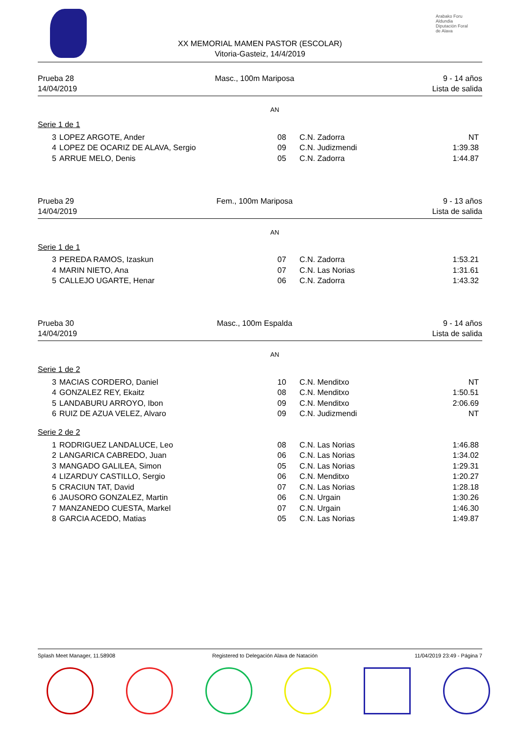Arabako Foru Aldundia
Diputación Foral de Alava
XX MEMORIAL MAMEN PASTOR (ESCOLAR)
Vitoria-Gasteiz, 14/4/2019
Prueba 28
14/04/2019
Masc., 100m Mariposa 9 - 14 años
Lista de salida
AN
Serie 1 de 1
| 3 | LOPEZ ARGOTE, Ander | 08 | C.N. Zadorra | NT |
| 4 | LOPEZ DE OCARIZ DE ALAVA, Sergio | 09 | C.N. Judizmendi | 1:39.38 |
| 5 | ARRUE MELO, Denis | 05 | C.N. Zadorra | 1:44.87 |
Prueba 29
14/04/2019
Fem., 100m Mariposa 9 - 13 años
Lista de salida
AN
Serie 1 de 1
| 3 | PEREDA RAMOS, Izaskun | 07 | C.N. Zadorra | 1:53.21 |
| 4 | MARIN NIETO, Ana | 07 | C.N. Las Norias | 1:31.61 |
| 5 | CALLEJO UGARTE, Henar | 06 | C.N. Zadorra | 1:43.32 |
Prueba 30
14/04/2019
Masc., 100m Espalda 9 - 14 años
Lista de salida
AN
Serie 1 de 2
| 3 | MACIAS CORDERO, Daniel | 10 | C.N. Menditxo | NT |
| 4 | GONZALEZ REY, Ekaitz | 08 | C.N. Menditxo | 1:50.51 |
| 5 | LANDABURU ARROYO, Ibon | 09 | C.N. Menditxo | 2:06.69 |
| 6 | RUIZ DE AZUA VELEZ, Alvaro | 09 | C.N. Judizmendi | NT |
Serie 2 de 2
| 1 | RODRIGUEZ LANDALUCE, Leo | 08 | C.N. Las Norias | 1:46.88 |
| 2 | LANGARICA CABREDO, Juan | 06 | C.N. Las Norias | 1:34.02 |
| 3 | MANGADO GALILEA, Simon | 05 | C.N. Las Norias | 1:29.31 |
| 4 | LIZARDUY CASTILLO, Sergio | 06 | C.N. Menditxo | 1:20.27 |
| 5 | CRACIUN TAT, David | 07 | C.N. Las Norias | 1:28.18 |
| 6 | JAUSORO GONZALEZ, Martin | 06 | C.N. Urgain | 1:30.26 |
| 7 | MANZANEDO CUESTA, Markel | 07 | C.N. Urgain | 1:46.30 |
| 8 | GARCIA ACEDO, Matias | 05 | C.N. Las Norias | 1:49.87 |
Splash Meet Manager, 11.58908 Registered to Delegación Alava de Natación 11/04/2019 23:49 - Página 7